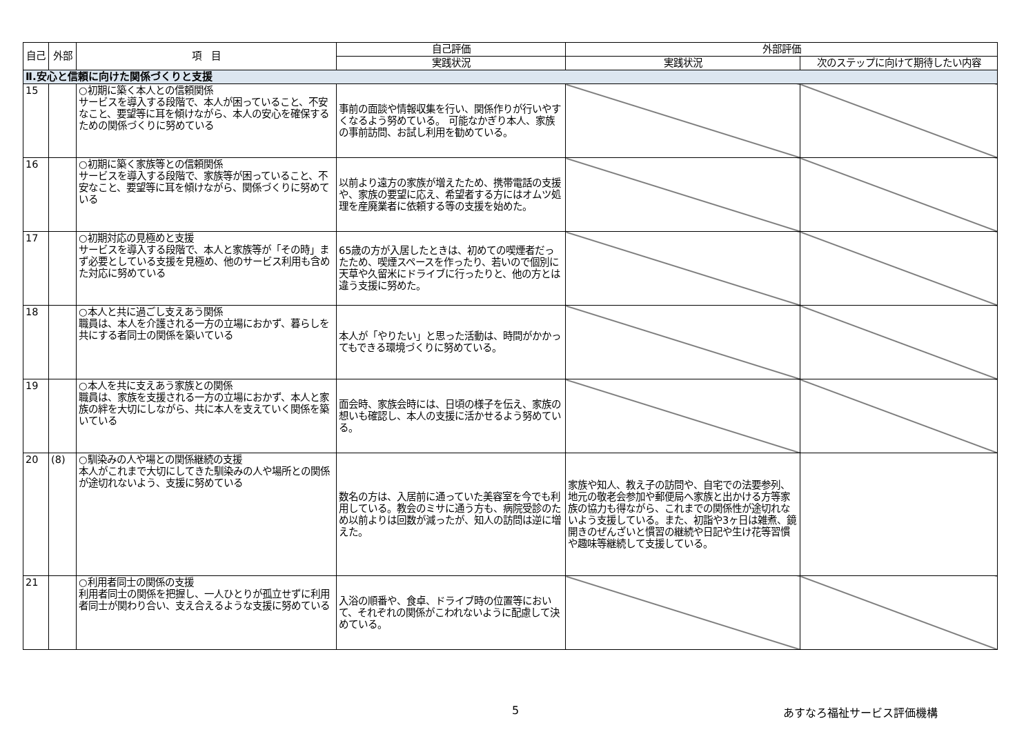| 自己 | 外部 | 項 目 | 自己評価 | 外部評価 | |
| --- | --- | --- | --- | --- | --- |
| | | | 実践状況 | 実践状況 | 次のステップに向けて期待したい内容 |
| Ⅱ.安心と信頼に向けた関係づくりと支援 | | | | | |
| 15 | | ○初期に築く本人との信頼関係 サービスを導入する段階で、本人が困っていること、不安なこと、要望等に耳を傾けながら、本人の安心を確保するための関係づくりに努めている | 事前の面談や情報収集を行い、関係作りが行いやすくなるよう努めている。 可能なかぎり本人、家族の事前訪問、お試し利用を勧めている。 | | |
| 16 | | ○初期に築く家族等との信頼関係 サービスを導入する段階で、家族等が困っていること、不安なこと、要望等に耳を傾けながら、関係づくりに努めている | 以前より遠方の家族が増えたため、携帯電話の支援や、家族の要望に応え、希望者する方にはオムツ処理を産廃業者に依頼する等の支援を始めた。 | | |
| 17 | | ○初期対応の見極めと支援 サービスを導入する段階で、本人と家族等が「その時」まず必要としている支援を見極め、他のサービス利用も含めた対応に努めている | 65歳の方が入居したときは、初めての喫煙者だったため、喫煙スペースを作ったり、若いので個別に天草や久留米にドライブに行ったりと、他の方とは違う支援に努めた。 | | |
| 18 | | ○本人と共に過ごし支えあう関係 職員は、本人を介護される一方の立場におかず、暮らしを共にする者同士の関係を築いている | 本人が「やりたい」と思った活動は、時間がかかってもできる環境づくりに努めている。 | | |
| 19 | | ○本人を共に支えあう家族との関係 職員は、家族を支援される一方の立場におかず、本人と家族の絆を大切にしながら、共に本人を支えていく関係を築いている | 面会時、家族会時には、日頃の様子を伝え、家族の想いも確認し、本人の支援に活かせるよう努めている。 | | |
| 20 | (8) | ○馴染みの人や場との関係継続の支援 本人がこれまで大切にしてきた馴染みの人や場所との関係が途切れないよう、支援に努めている | 数名の方は、入居前に通っていた美容室を今でも利用している。教会のミサに通う方も、病院受診のため以前よりは回数が減ったが、知人の訪問は逆に増えた。 | 家族や知人、教え子の訪問や、自宅での法要参列、地元の敬老会参加や郵便局へ家族と出かける方等家族の協力も得ながら、これまでの関係性が途切れないよう支援している。また、初詣や3ヶ日は雑煮、鏡開きのぜんざいと慣習の継続や日記や生け花等習慣や趣味等継続して支援している。 | |
| 21 | | ○利用者同士の関係の支援 利用者同士の関係を把握し、一人ひとりが孤立せずに利用者同士が関わり合い、支え合えるような支援に努めている | 入浴の順番や、食卓、ドライブ時の位置等において、それぞれの関係がこわれないように配慮して決めている。 | | |
5 あすなろ福祉サービス評価機構